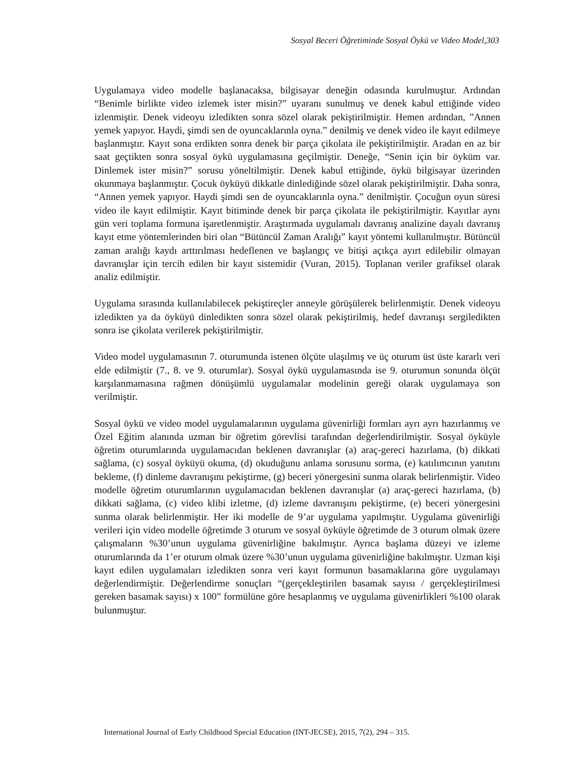Sosyal Beceri Öğretiminde Sosyal Öykü ve Video Model,303
Uygulamaya video modelle başlanacaksa, bilgisayar deneğin odasında kurulmuştur. Ardından “Benimle birlikte video izlemek ister misin?” uyaranı sunulmuş ve denek kabul ettiğinde video izlenmiştir. Denek videoyu izledikten sonra sözel olarak pekiştirilmiştir. Hemen ardından, ”Annen yemek yapıyor. Haydi, şimdi sen de oyuncaklarınla oyna.” denilmiş ve denek video ile kayıt edilmeye başlanmıştır. Kayıt sona erdikten sonra denek bir parça çikolata ile pekiştirilmiştir. Aradan en az bir saat geçtikten sonra sosyal öykü uygulamasına geçilmiştir. Deneğe, “Senin için bir öyküm var. Dinlemek ister misin?” sorusu yöneltilmiştir. Denek kabul ettiğinde, öykü bilgisayar üzerinden okunmaya başlanmıştır. Çocuk öyküyü dikkatle dinlediğinde sözel olarak pekiştirilmiştir. Daha sonra, “Annen yemek yapıyor. Haydi şimdi sen de oyuncaklarınla oyna.” denilmiştir. Çocuğun oyun süresi video ile kayıt edilmiştir. Kayıt bitiminde denek bir parça çikolata ile pekiştirilmiştir. Kayıtlar aynı gün veri toplama formuna işaretlenmiştir. Araştırmada uygulamalı davranış analizine dayalı davranış kayıt etme yöntemlerinden biri olan “Bütüncül Zaman Aralığı” kayıt yöntemi kullanılmıştır. Bütüncül zaman aralığı kaydı arttırılması hedeflenen ve başlangıç ve bitişi açıkça ayırt edilebilir olmayan davranışlar için tercih edilen bir kayıt sistemidir (Vuran, 2015). Toplanan veriler grafiksel olarak analiz edilmiştir.
Uygulama sırasında kullanılabilecek pekiştireçler anneyle görüşülerek belirlenmiştir. Denek videoyu izledikten ya da öyküyü dinledikten sonra sözel olarak pekiştirilmiş, hedef davranışı sergiledikten sonra ise çikolata verilerek pekiştirilmiştir.
Video model uygulamasının 7. oturumunda istenen ölçüte ulaşılmış ve üç oturum üst üste kararlı veri elde edilmiştir (7., 8. ve 9. oturumlar). Sosyal öykü uygulamasında ise 9. oturumun sonunda ölçüt karşılanmamasına rağmen dönüşümlü uygulamalar modelinin gereği olarak uygulamaya son verilmiştir.
Sosyal öykü ve video model uygulamalarının uygulama güvenirliği formları ayrı ayrı hazırlanmış ve Özel Eğitim alanında uzman bir öğretim görevlisi tarafından değerlendirilmiştir. Sosyal öyküyle öğretim oturumlarında uygulamacıdan beklenen davranışlar (a) araç-gereci hazırlama, (b) dikkati sağlama, (c) sosyal öyküyü okuma, (d) okuduğunu anlama sorusunu sorma, (e) katılımcının yanıtını bekleme, (f) dinleme davranışını pekiştirme, (g) beceri yönergesini sunma olarak belirlenmiştir. Video modelle öğretim oturumlarının uygulamacıdan beklenen davranışlar (a) araç-gereci hazırlama, (b) dikkati sağlama, (c) video klibi izletme, (d) izleme davranışını pekiştirme, (e) beceri yönergesini sunma olarak belirlenmiştir. Her iki modelle de 9’ar uygulama yapılmıştır. Uygulama güvenirliği verileri için video modelle öğretimde 3 oturum ve sosyal öyküyle öğretimde de 3 oturum olmak üzere çalışmaların %30’unun uygulama güvenirliğine bakılmıştır. Ayrıca başlama düzeyi ve izleme oturumlarında da 1’er oturum olmak üzere %30’unun uygulama güvenirliğine bakılmıştır. Uzman kişi kayıt edilen uygulamaları izledikten sonra veri kayıt formunun basamaklarına göre uygulamayı değerlendirmiştir. Değerlendirme sonuçları “(gerçekleştirilen basamak sayısı / gerçekleştirilmesi gereken basamak sayısı) x 100” formülüne göre hesaplanmış ve uygulama güvenirlikleri %100 olarak bulunmuştur.
International Journal of Early Childhood Special Education (INT-JECSE), 2015, 7(2), 294 – 315.